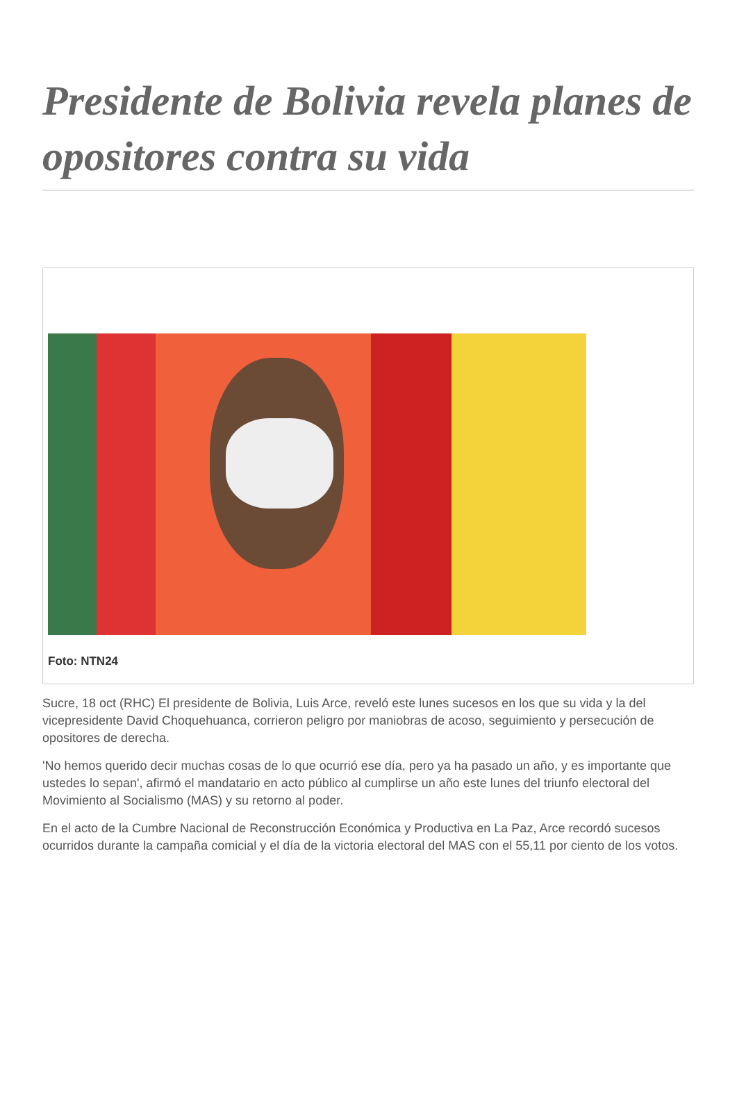Presidente de Bolivia revela planes de opositores contra su vida
Foto: NTN24
Sucre, 18 oct (RHC) El presidente de Bolivia, Luis Arce, reveló este lunes sucesos en los que su vida y la del vicepresidente David Choquehuanca, corrieron peligro por maniobras de acoso, seguimiento y persecución de opositores de derecha.
'No hemos querido decir muchas cosas de lo que ocurrió ese día, pero ya ha pasado un año, y es importante que ustedes lo sepan', afirmó el mandatario en acto público al cumplirse un año este lunes del triunfo electoral del Movimiento al Socialismo (MAS) y su retorno al poder.
En el acto de la Cumbre Nacional de Reconstrucción Económica y Productiva en La Paz, Arce recordó sucesos ocurridos durante la campaña comicial y el día de la victoria electoral del MAS con el 55,11 por ciento de los votos.